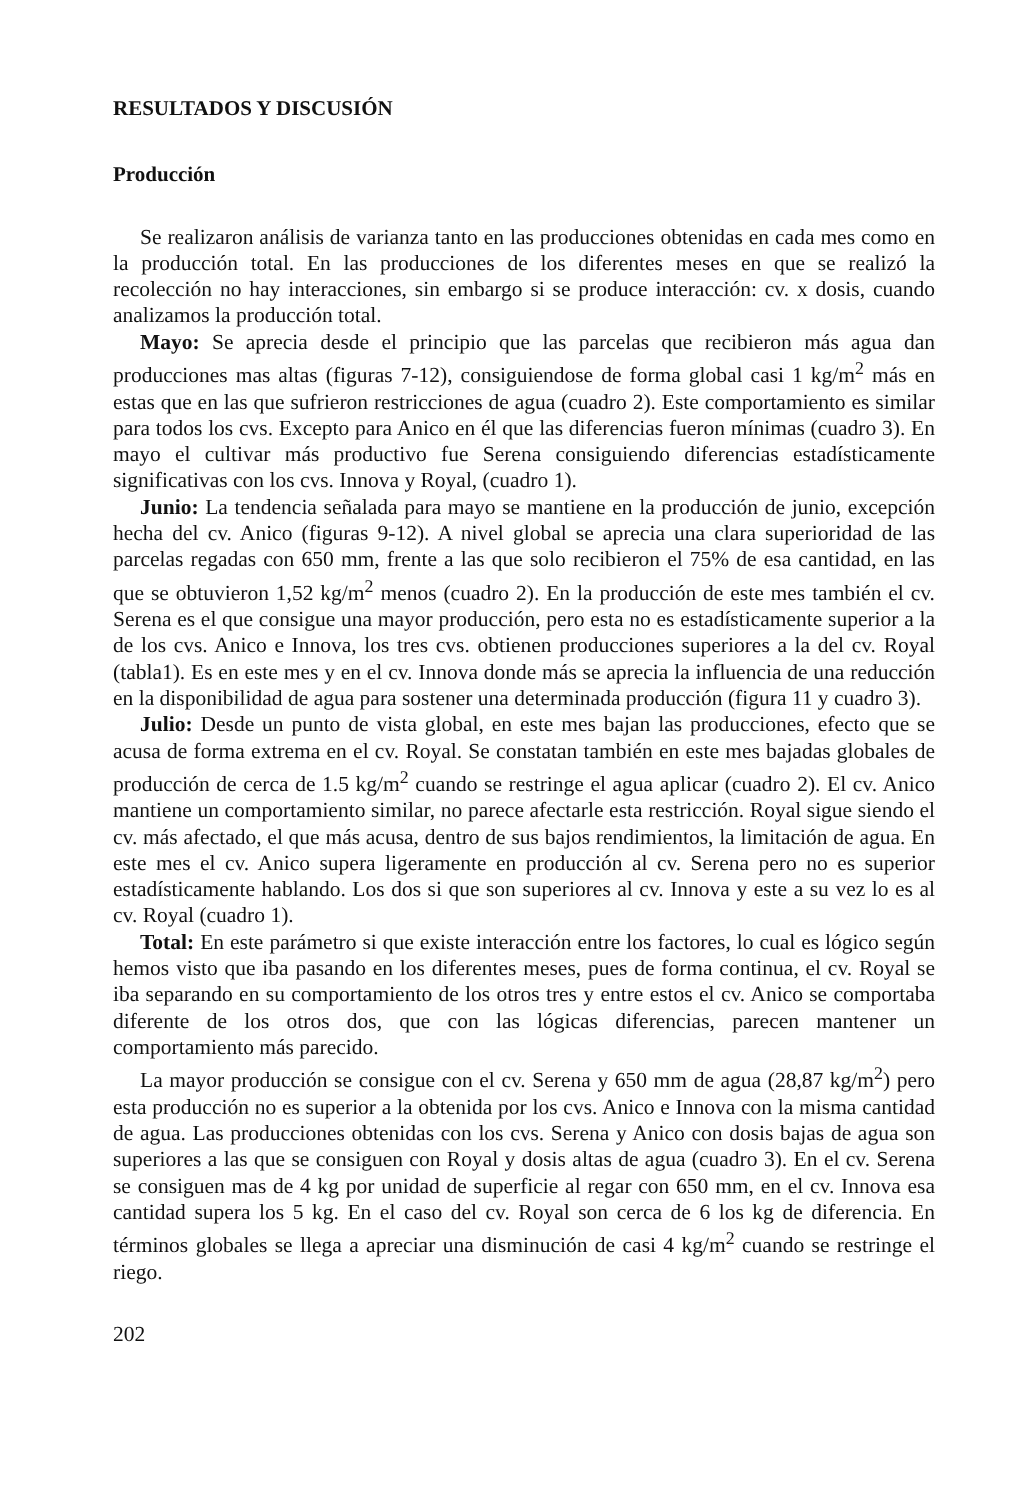RESULTADOS Y DISCUSIÓN
Producción
Se realizaron análisis de varianza tanto en las producciones obtenidas en cada mes como en la producción total. En las producciones de los diferentes meses en que se realizó la recolección no hay interacciones, sin embargo si se produce interacción: cv. x dosis, cuando analizamos la producción total.
Mayo: Se aprecia desde el principio que las parcelas que recibieron más agua dan producciones mas altas (figuras 7-12), consiguiendose de forma global casi 1 kg/m<sup>2</sup> más en estas que en las que sufrieron restricciones de agua (cuadro 2). Este comportamiento es similar para todos los cvs. Excepto para Anico en él que las diferencias fueron mínimas (cuadro 3). En mayo el cultivar más productivo fue Serena consiguiendo diferencias estadísticamente significativas con los cvs. Innova y Royal, (cuadro 1).
Junio: La tendencia señalada para mayo se mantiene en la producción de junio, excepción hecha del cv. Anico (figuras 9-12). A nivel global se aprecia una clara superioridad de las parcelas regadas con 650 mm, frente a las que solo recibieron el 75% de esa cantidad, en las que se obtuvieron 1,52 kg/m<sup>2</sup> menos (cuadro 2). En la producción de este mes también el cv. Serena es el que consigue una mayor producción, pero esta no es estadísticamente superior a la de los cvs. Anico e Innova, los tres cvs. obtienen producciones superiores a la del cv. Royal (tabla1). Es en este mes y en el cv. Innova donde más se aprecia la influencia de una reducción en la disponibilidad de agua para sostener una determinada producción (figura 11 y cuadro 3).
Julio: Desde un punto de vista global, en este mes bajan las producciones, efecto que se acusa de forma extrema en el cv. Royal. Se constatan también en este mes bajadas globales de producción de cerca de 1.5 kg/m<sup>2</sup> cuando se restringe el agua aplicar (cuadro 2). El cv. Anico mantiene un comportamiento similar, no parece afectarle esta restricción. Royal sigue siendo el cv. más afectado, el que más acusa, dentro de sus bajos rendimientos, la limitación de agua. En este mes el cv. Anico supera ligeramente en producción al cv. Serena pero no es superior estadísticamente hablando. Los dos si que son superiores al cv. Innova y este a su vez lo es al cv. Royal (cuadro 1).
Total: En este parámetro si que existe interacción entre los factores, lo cual es lógico según hemos visto que iba pasando en los diferentes meses, pues de forma continua, el cv. Royal se iba separando en su comportamiento de los otros tres y entre estos el cv. Anico se comportaba diferente de los otros dos, que con las lógicas diferencias, parecen mantener un comportamiento más parecido.
La mayor producción se consigue con el cv. Serena y 650 mm de agua (28,87 kg/m<sup>2</sup>) pero esta producción no es superior a la obtenida por los cvs. Anico e Innova con la misma cantidad de agua. Las producciones obtenidas con los cvs. Serena y Anico con dosis bajas de agua son superiores a las que se consiguen con Royal y dosis altas de agua (cuadro 3). En el cv. Serena se consiguen mas de 4 kg por unidad de superficie al regar con 650 mm, en el cv. Innova esa cantidad supera los 5 kg. En el caso del cv. Royal son cerca de 6 los kg de diferencia. En términos globales se llega a apreciar una disminución de casi 4 kg/m<sup>2</sup> cuando se restringe el riego.
202